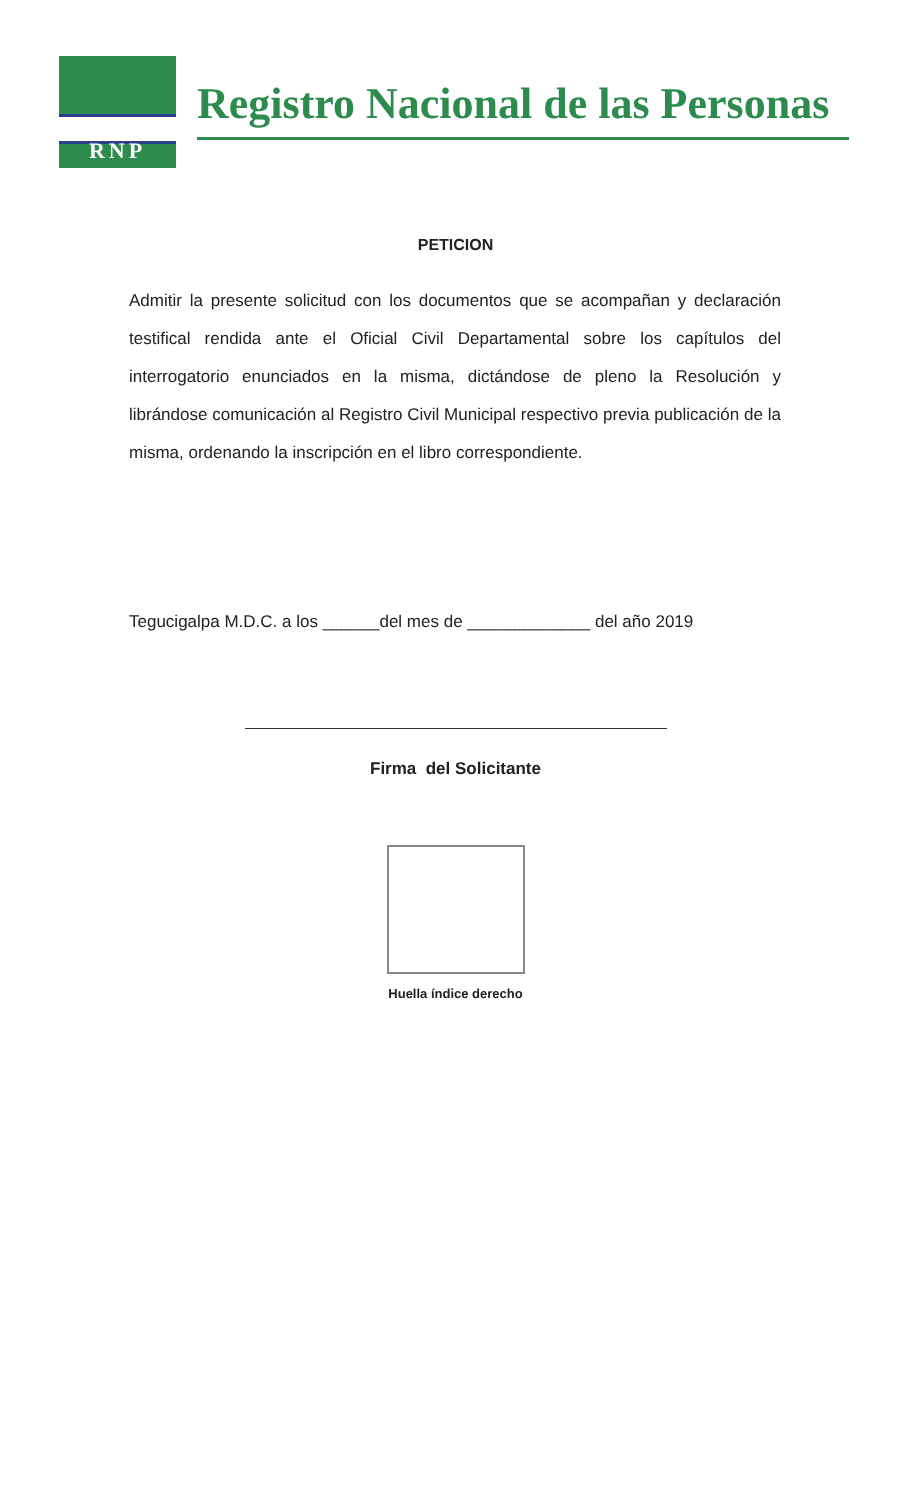RNP
Registro Nacional de las Personas
PETICION
Admitir la presente solicitud con los documentos que se acompañan y declaración testifical rendida ante el Oficial Civil Departamental sobre los capítulos del interrogatorio enunciados en la misma, dictándose de pleno la Resolución y librándose comunicación al Registro Civil Municipal respectivo previa publicación de la misma, ordenando la inscripción en el libro correspondiente.
Tegucigalpa M.D.C. a los ______del mes de _____________ del año 2019
Firma del Solicitante
Huella índice derecho